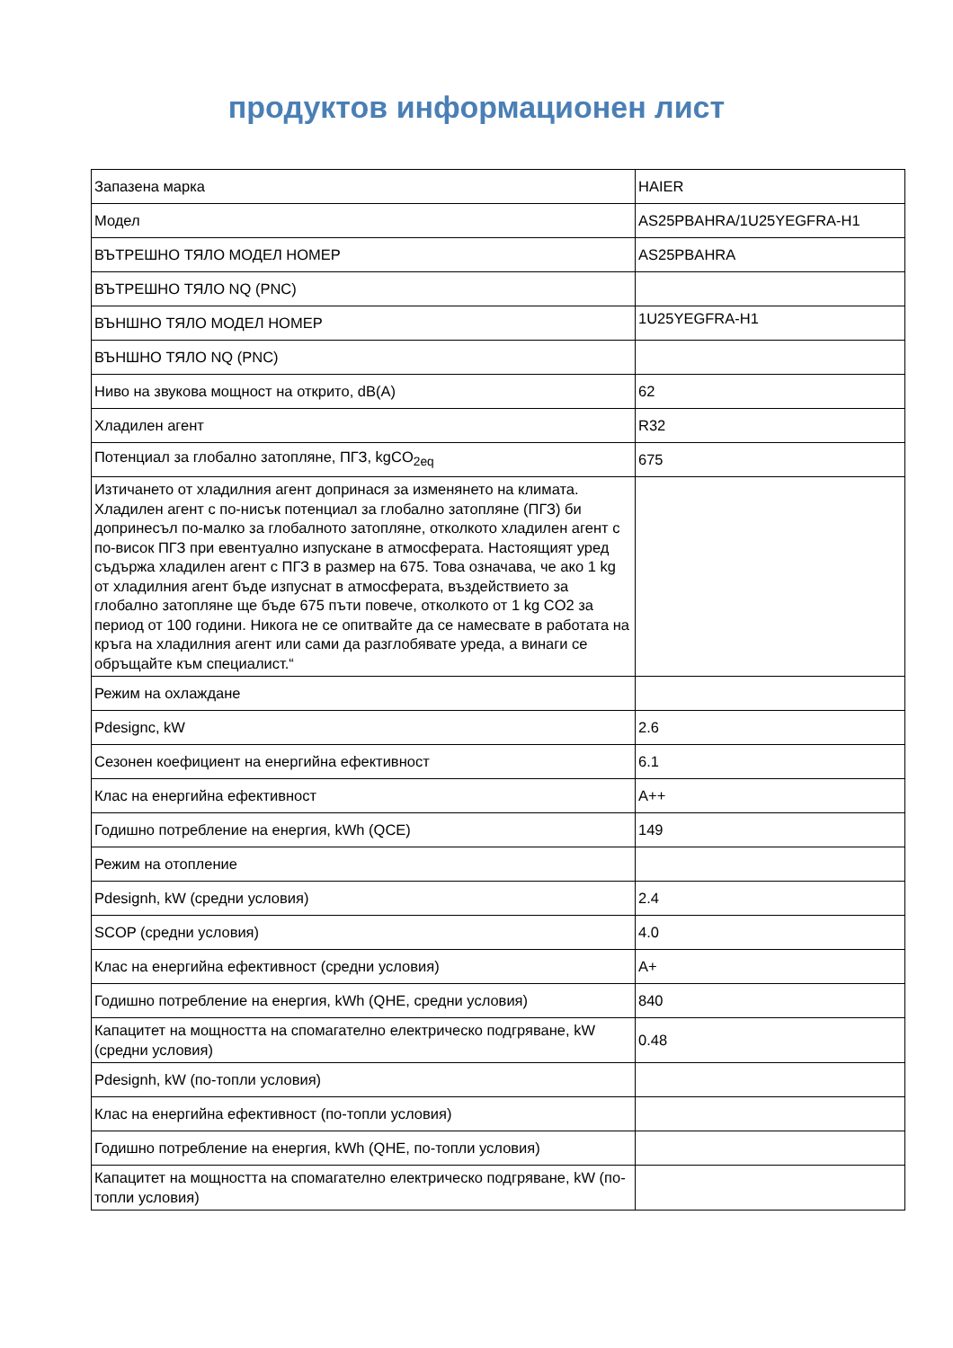продуктов информационен лист
| Запазена марка | HAIER |
| Модел | AS25PBAHRA/1U25YEGFRA-H1 |
| ВЪТРЕШНО ТЯЛО МОДЕЛ НОМЕР | AS25PBAHRA |
| ВЪТРЕШНО ТЯЛО NQ (PNC) | |
| ВЪНШНО ТЯЛО МОДЕЛ НОМЕР | 1U25YEGFRA-H1 |
| ВЪНШНО ТЯЛО NQ (PNC) | |
| Ниво на звукова мощност на открито, dB(A) | 62 |
| Хладилен агент | R32 |
| Потенциал за глобално затопляне, ПГЗ, kgCO<sub>2eq</sub> | 675 |
| Изтичането от хладилния агент допринася за изменянето на климата. Хладилен агент с по-нисък потенциал за глобално затопляне (ПГЗ) би допринесъл по-малко за глобалното затопляне, отколкото хладилен агент с по-висок ПГЗ при евентуално изпускане в атмосферата. Настоящият уред съдържа хладилен агент с ПГЗ в размер на 675. Това означава, че ако 1 kg от хладилния агент бъде изпуснат в атмосферата, въздействието за глобално затопляне ще бъде 675 пъти повече, отколкото от 1 kg CO2 за период от 100 години. Никога не се опитвайте да се намесвате в работата на кръга на хладилния агент или сами да разглобявате уреда, а винаги се обръщайте към специалист.“ | |
| Режим на охлаждане | |
| Pdesignc, kW | 2.6 |
| Сезонен коефициент на енергийна ефективност | 6.1 |
| Клас на енергийна ефективност | A++ |
| Годишно потребление на енергия, kWh (QCE) | 149 |
| Режим на отопление | |
| Pdesignh, kW (средни условия) | 2.4 |
| SCOP (средни условия) | 4.0 |
| Клас на енергийна ефективност (средни условия) | A+ |
| Годишно потребление на енергия, kWh (QHE, средни условия) | 840 |
| Капацитет на мощността на спомагателно електрическо подгряване, kW (средни условия) | 0.48 |
| Pdesignh, kW (по-топли условия) | |
| Клас на енергийна ефективност (по-топли условия) | |
| Годишно потребление на енергия, kWh (QHE, по-топли условия) | |
| Капацитет на мощността на спомагателно електрическо подгряване, kW (по-топли условия) | |